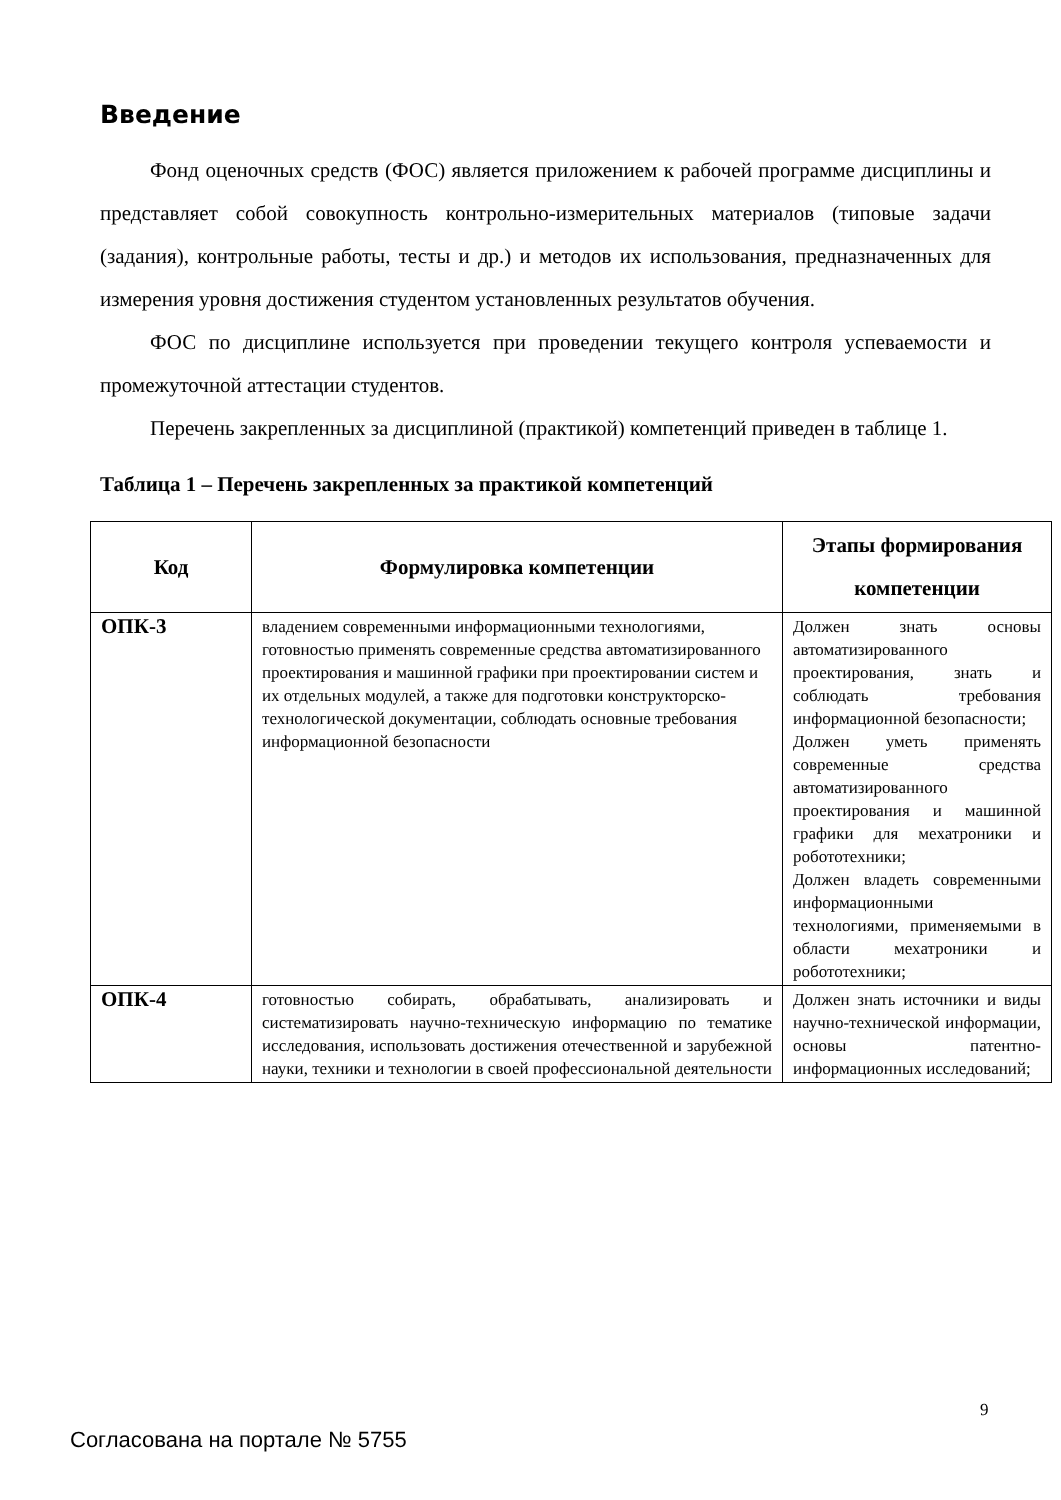Введение
Фонд оценочных средств (ФОС) является приложением к рабочей программе дисциплины и представляет собой совокупность контрольно-измерительных материалов (типовые задачи (задания), контрольные работы, тесты и др.) и методов их использования, предназначенных для измерения уровня достижения студентом установленных результатов обучения.
ФОС по дисциплине используется при проведении текущего контроля успеваемости и промежуточной аттестации студентов.
Перечень закрепленных за дисциплиной (практикой) компетенций приведен в таблице 1.
Таблица 1 – Перечень закрепленных за практикой компетенций
| Код | Формулировка компетенции | Этапы формирования компетенции |
| --- | --- | --- |
| ОПК-3 | владением современными информационными технологиями, готовностью применять современные средства автоматизированного проектирования и машинной графики при проектировании систем и их отдельных модулей, а также для подготовки конструкторско-технологической документации, соблюдать основные требования информационной безопасности | Должен знать основы автоматизированного проектирования, знать и соблюдать требования информационной безопасности; Должен уметь применять современные средства автоматизированного проектирования и машинной графики для мехатроники и робототехники; Должен владеть современными информационными технологиями, применяемыми в области мехатроники и робототехники; |
| ОПК-4 | готовностью собирать, обрабатывать, анализировать и систематизировать научно-техническую информацию по тематике исследования, использовать достижения отечественной и зарубежной науки, техники и технологии в своей профессиональной деятельности | Должен знать источники и виды научно-технической информации, основы патентно-информационных исследований; |
9
Согласована на портале № 5755